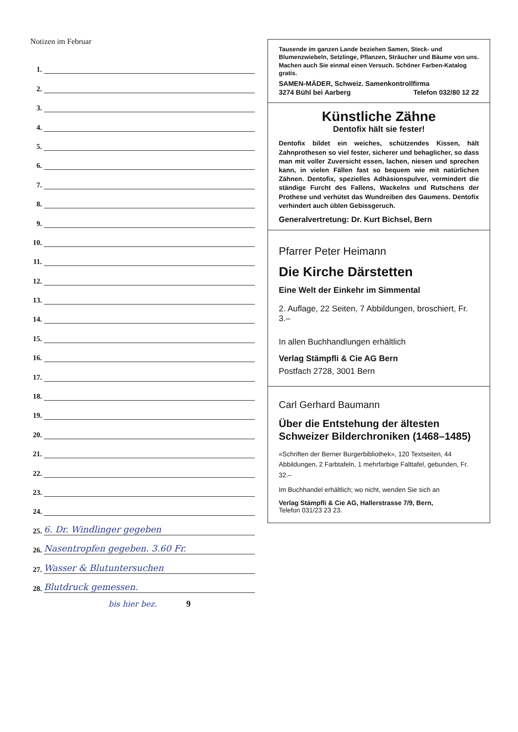Notizen im Februar
1.
2.
3.
4.
5.
6.
7.
8.
9.
10.
11.
12.
13.
14.
15.
16.
17.
18.
19.
20.
21.
22.
23.
24.
25. 6. Dr. Windlinger gegeben
26. Nasentropfen gegeben. 3.60 Fr.
27. Wasser & Blutuntersuchen
28. Blutdruck gemessen.
bis hier bez. 9
Tausende im ganzen Lande beziehen Samen, Steck- und Blumenzwiebeln, Setzlinge, Pflanzen, Sträucher und Bäume von uns. Machen auch Sie einmal einen Versuch. Schöner Farben-Katalog gratis.
SAMEN-MÄDER, Schweiz. Samenkontrollfirma
3274 Bühl bei Aarberg Telefon 032/80 12 22
Künstliche Zähne
Dentofix hält sie fester!
Dentofix bildet ein weiches, schützendes Kissen, hält Zahnprothesen so viel fester, sicherer und behaglicher, so dass man mit voller Zuversicht essen, lachen, niesen und sprechen kann, in vielen Fällen fast so bequem wie mit natürlichen Zähnen. Dentofix, spezielles Adhäsionspulver, vermindert die ständige Furcht des Fallens, Wackelns und Rutschens der Prothese und verhütet das Wundreiben des Gaumens. Dentofix verhindert auch üblen Gebissgeruch.
Generalvertretung: Dr. Kurt Bichsel, Bern
Pfarrer Peter Heimann
Die Kirche Därstetten
Eine Welt der Einkehr im Simmental
2. Auflage, 22 Seiten, 7 Abbildungen, broschiert, Fr. 3.–
In allen Buchhandlungen erhältlich
Verlag Stämpfli & Cie AG Bern
Postfach 2728, 3001 Bern
Carl Gerhard Baumann
Über die Entstehung der ältesten Schweizer Bilderchroniken (1468–1485)
«Schriften der Berner Burgerbibliothek», 120 Textseiten, 44 Abbildungen, 2 Farbtafeln, 1 mehrfarbige Falttafel, gebunden, Fr. 32.–
Im Buchhandel erhältlich; wo nicht, wenden Sie sich an
Verlag Stämpfli & Cie AG, Hallerstrasse 7/9, Bern,
Telefon 031/23 23 23.